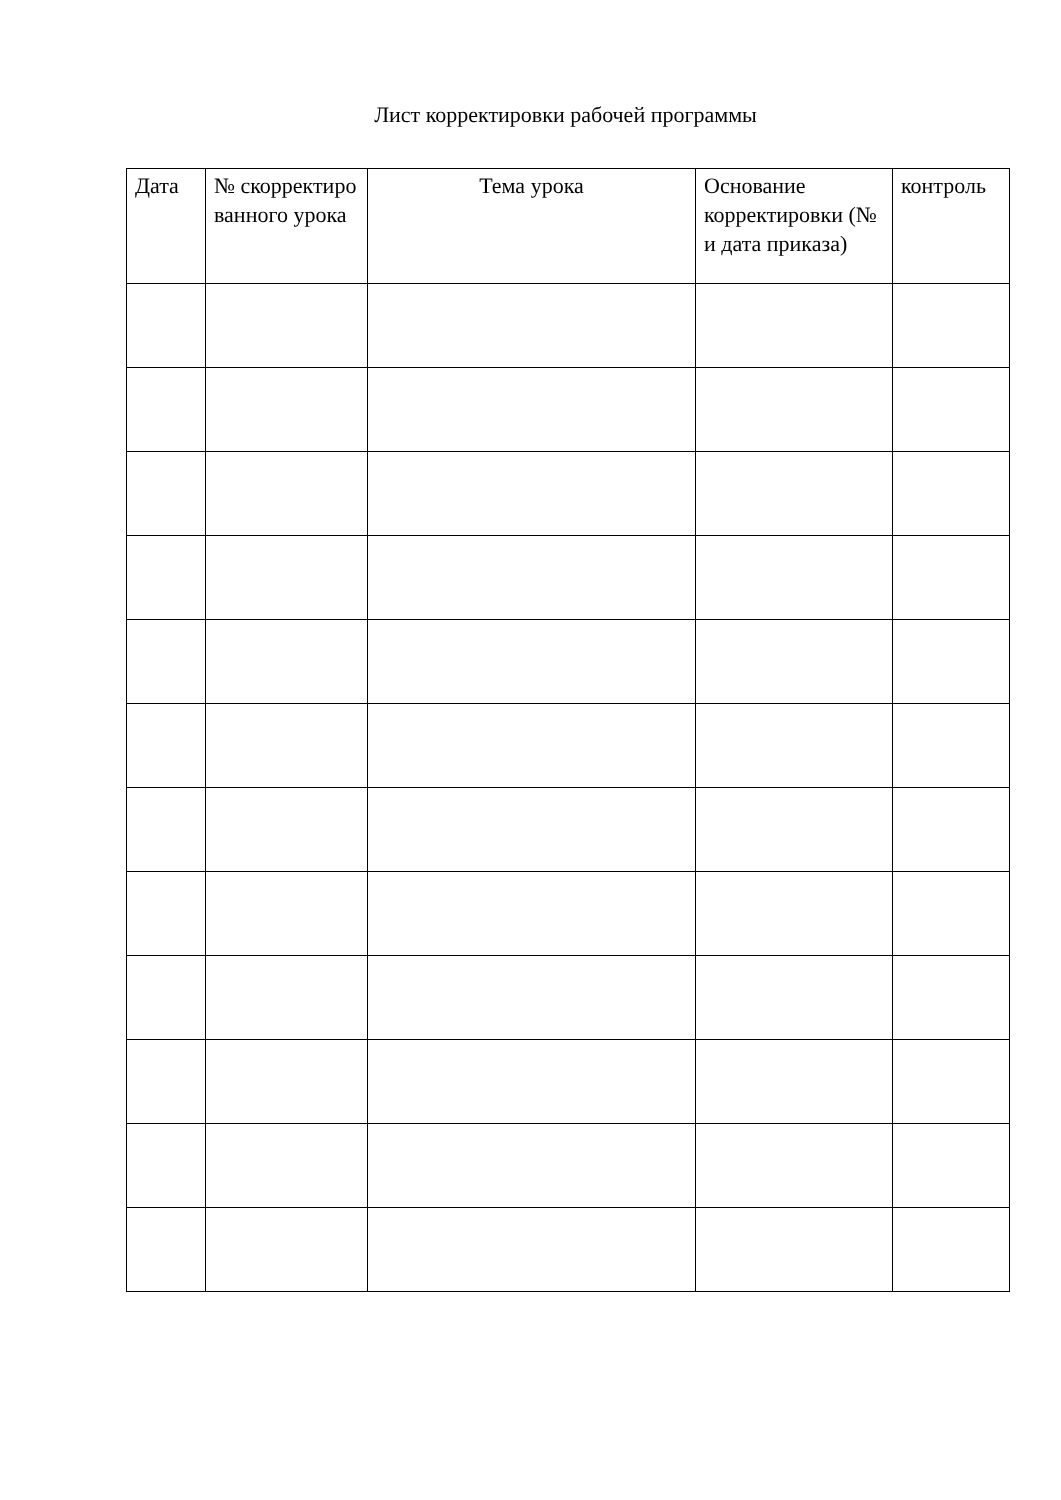Лист корректировки рабочей программы
| Дата | № скорректиро ванного урока | Тема урока | Основание корректировки (№ и дата приказа) | контроль |
| --- | --- | --- | --- | --- |